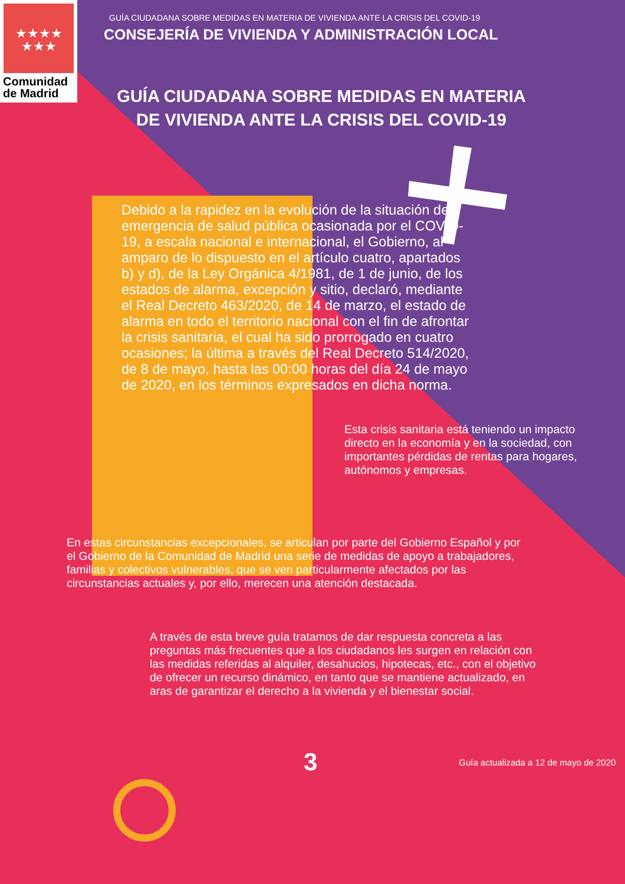★★★★
★★★
Comunidad
de Madrid
GUÍA CIUDADANA SOBRE MEDIDAS EN MATERIA DE VIVIENDA ANTE LA CRISIS DEL COVID-19
CONSEJERÍA DE VIVIENDA Y ADMINISTRACIÓN LOCAL
GUÍA CIUDADANA SOBRE MEDIDAS EN MATERIA DE VIVIENDA ANTE LA CRISIS DEL COVID-19
Debido a la rapidez en la evolución de la situación de emergencia de salud pública ocasionada por el COVID-19, a escala nacional e internacional, el Gobierno, al amparo de lo dispuesto en el artículo cuatro, apartados b) y d), de la Ley Orgánica 4/1981, de 1 de junio, de los estados de alarma, excepción y sitio, declaró, mediante el Real Decreto 463/2020, de 14 de marzo, el estado de alarma en todo el territorio nacional con el fin de afrontar la crisis sanitaria, el cual ha sido prorrogado en cuatro ocasiones; la última a través del Real Decreto 514/2020, de 8 de mayo, hasta las 00:00 horas del día 24 de mayo de 2020, en los términos expresados en dicha norma.
Esta crisis sanitaria está teniendo un impacto directo en la economía y en la sociedad, con importantes pérdidas de rentas para hogares, autónomos y empresas.
En estas circunstancias excepcionales, se articulan por parte del Gobierno Español y por el Gobierno de la Comunidad de Madrid una serie de medidas de apoyo a trabajadores, familias y colectivos vulnerables, que se ven particularmente afectados por las circunstancias actuales y, por ello, merecen una atención destacada.
A través de esta breve guía tratamos de dar respuesta concreta a las preguntas más frecuentes que a los ciudadanos les surgen en relación con las medidas referidas al alquiler, desahucios, hipotecas, etc., con el objetivo de ofrecer un recurso dinámico, en tanto que se mantiene actualizado, en aras de garantizar el derecho a la vivienda y el bienestar social.
3 Guía actualizada a 12 de mayo de 2020